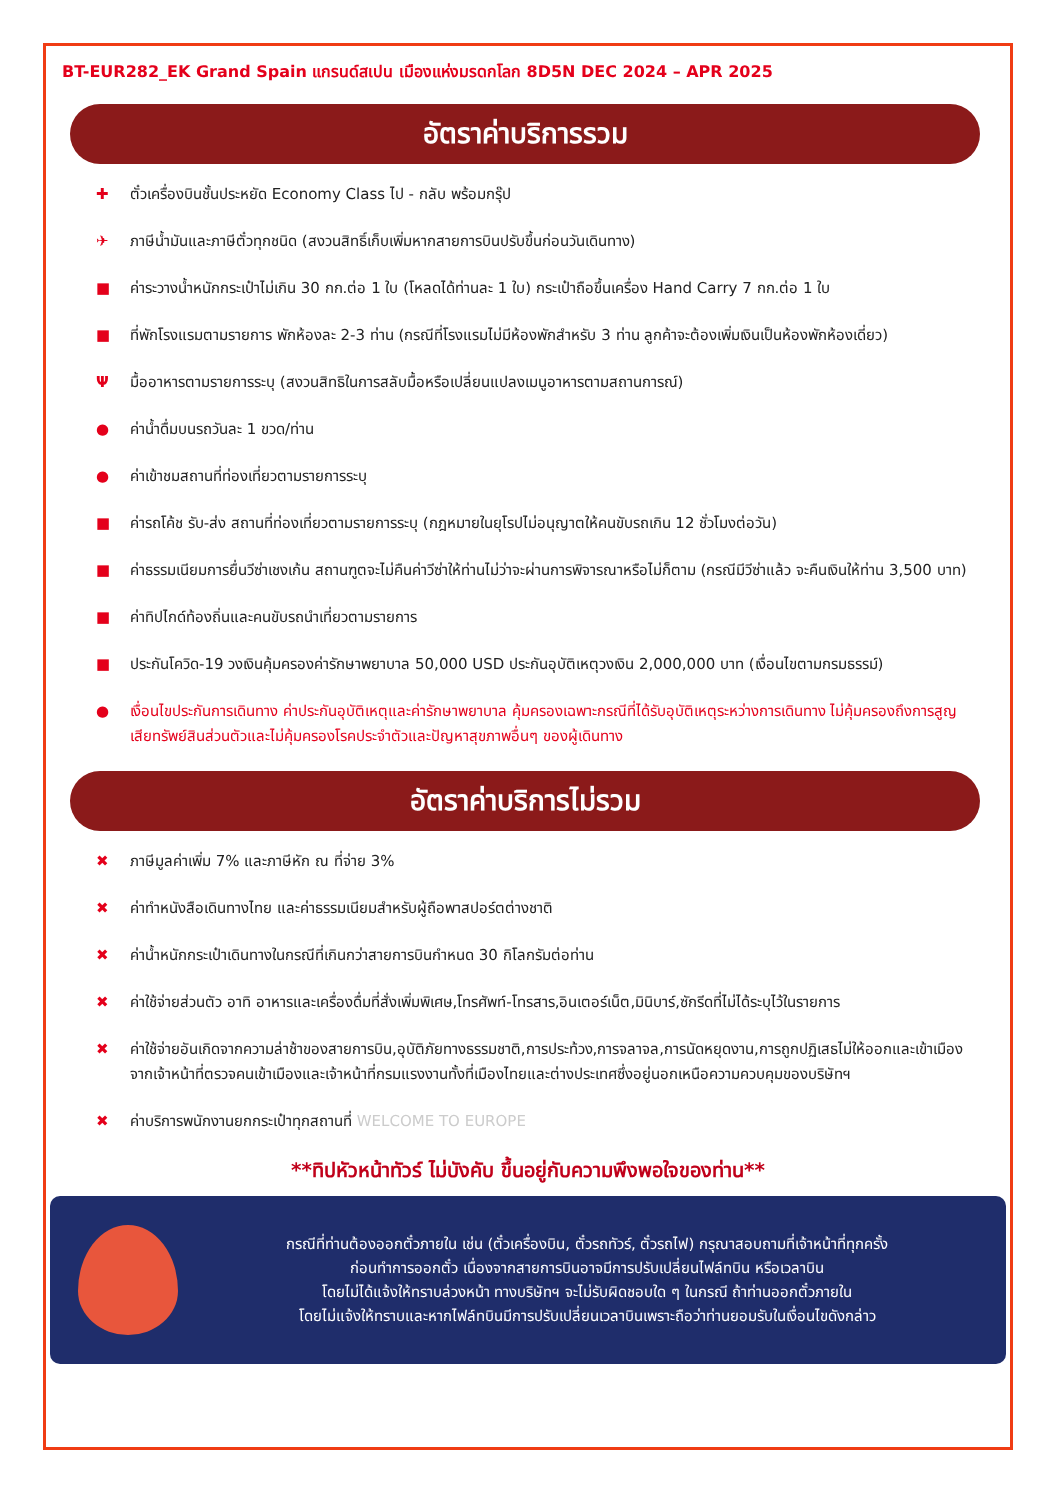BT-EUR282_EK Grand Spain แกรนด์สเปน เมืองแห่งมรดกโลก 8D5N DEC 2024 – APR 2025
อัตราค่าบริการรวม
✚ ตั๋วเครื่องบินชั้นประหยัด Economy Class ไป - กลับ พร้อมกรุ๊ป
✈ ภาษีน้ำมันและภาษีตั๋วทุกชนิด (สงวนสิทธิ์เก็บเพิ่มหากสายการบินปรับขึ้นก่อนวันเดินทาง)
■ ค่าระวางน้ำหนักกระเป๋าไม่เกิน 30 กก.ต่อ 1 ใบ (โหลดได้ท่านละ 1 ใบ) กระเป๋าถือขึ้นเครื่อง Hand Carry 7 กก.ต่อ 1 ใบ
■ ที่พักโรงแรมตามรายการ พักห้องละ 2-3 ท่าน (กรณีที่โรงแรมไม่มีห้องพักสำหรับ 3 ท่าน ลูกค้าจะต้องเพิ่มเงินเป็นห้องพักห้องเดี่ยว)
Ψมื้ออาหารตามรายการระบุ (สงวนสิทธิในการสลับมื้อหรือเปลี่ยนแปลงเมนูอาหารตามสถานการณ์)
● ค่าน้ำดื่มบนรถวันละ 1 ขวด/ท่าน
● ค่าเข้าชมสถานที่ท่องเที่ยวตามรายการระบุ
■ ค่ารถโค้ช รับ-ส่ง สถานที่ท่องเที่ยวตามรายการระบุ (กฎหมายในยุโรปไม่อนุญาตให้คนขับรถเกิน 12 ชั่วโมงต่อวัน)
■ ค่าธรรมเนียมการยื่นวีซ่าเชงเก้น สถานฑูตจะไม่คืนค่าวีซ่าให้ท่านไม่ว่าจะผ่านการพิจารณาหรือไม่ก็ตาม (กรณีมีวีซ่าแล้ว จะคืนเงินให้ท่าน 3,500 บาท)
■ ค่าทิปไกด์ท้องถิ่นและคนขับรถนำเที่ยวตามรายการ
■ ประกันโควิด-19 วงเงินคุ้มครองค่ารักษาพยาบาล 50,000 USD ประกันอุบัติเหตุวงเงิน 2,000,000 บาท (เงื่อนไขตามกรมธรรม์)
● เงื่อนไขประกันการเดินทาง ค่าประกันอุบัติเหตุและค่ารักษาพยาบาล คุ้มครองเฉพาะกรณีที่ได้รับอุบัติเหตุระหว่างการเดินทาง ไม่คุ้มครองถึงการสูญเสียทรัพย์สินส่วนตัวและไม่คุ้มครองโรคประจำตัวและปัญหาสุขภาพอื่นๆ ของผู้เดินทาง
อัตราค่าบริการไม่รวม
✖ ภาษีมูลค่าเพิ่ม 7% และภาษีหัก ณ ที่จ่าย 3%
✖ ค่าทำหนังสือเดินทางไทย และค่าธรรมเนียมสำหรับผู้ถือพาสปอร์ตต่างชาติ
✖ ค่าน้ำหนักกระเป๋าเดินทางในกรณีที่เกินกว่าสายการบินกำหนด 30 กิโลกรัมต่อท่าน
✖ ค่าใช้จ่ายส่วนตัว อาทิ อาหารและเครื่องดื่มที่สั่งเพิ่มพิเศษ,โทรศัพท์-โทรสาร,อินเตอร์เน็ต,มินิบาร์,ซักรีดที่ไม่ได้ระบุไว้ในรายการ
✖ ค่าใช้จ่ายอันเกิดจากความล่าช้าของสายการบิน,อุบัติภัยทางธรรมชาติ,การประท้วง,การจลาจล,การนัดหยุดงาน,การถูกปฏิเสธไม่ให้ออกและเข้าเมืองจากเจ้าหน้าที่ตรวจคนเข้าเมืองและเจ้าหน้าที่กรมแรงงานทั้งที่เมืองไทยและต่างประเทศซึ่งอยู่นอกเหนือความควบคุมของบริษัทฯ
✖ ค่าบริการพนักงานยกกระเป๋าทุกสถานที่ WELCOME TO EUROPE
**ทิปหัวหน้าทัวร์ ไม่บังคับ ขึ้นอยู่กับความพึงพอใจของท่าน**
กรณีที่ท่านต้องออกตั๋วภายใน เช่น (ตั๋วเครื่องบิน, ตั๋วรถทัวร์, ตั๋วรถไฟ) กรุณาสอบถามที่เจ้าหน้าที่ทุกครั้ง
ก่อนทำการออกตั๋ว เนื่องจากสายการบินอาจมีการปรับเปลี่ยนไฟล์ทบิน หรือเวลาบิน
โดยไม่ได้แจ้งให้ทราบล่วงหน้า ทางบริษัทฯ จะไม่รับผิดชอบใด ๆ ในกรณี ถ้าท่านออกตั๋วภายใน
โดยไม่แจ้งให้ทราบและหากไฟล์ทบินมีการปรับเปลี่ยนเวลาบินเพราะถือว่าท่านยอมรับในเงื่อนไขดังกล่าว